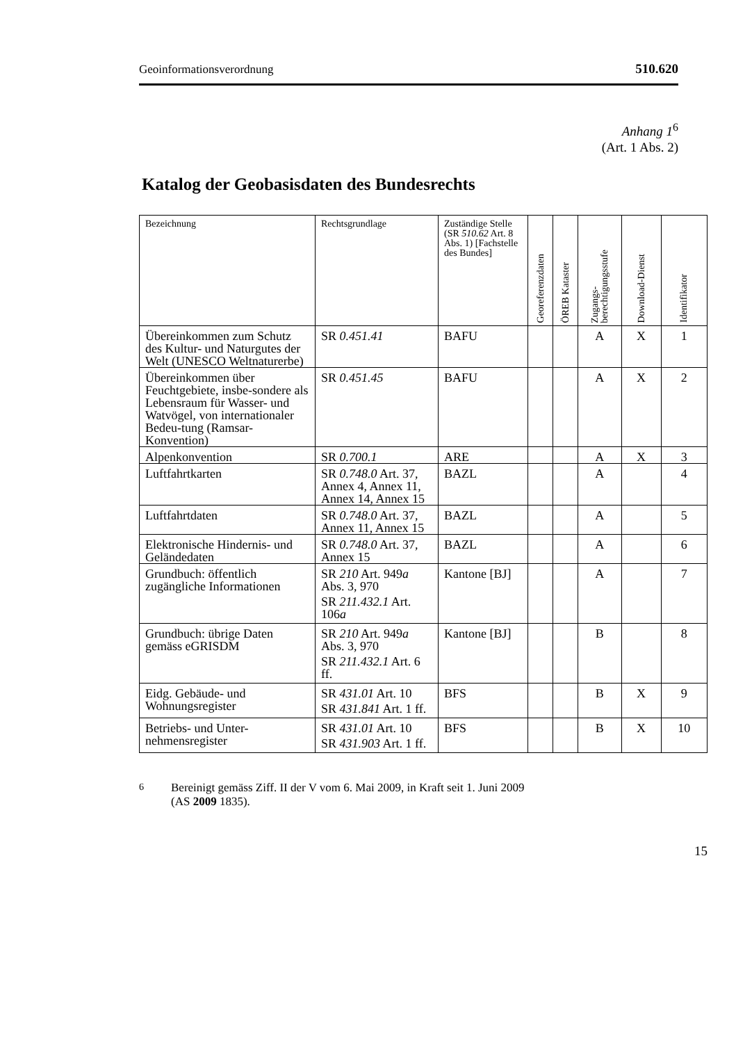Geoinformationsverordnung 510.620
Anhang 1<sup>6</sup>
(Art. 1 Abs. 2)
Katalog der Geobasisdaten des Bundesrechts
| Bezeichnung | Rechtsgrundlage | Zuständige Stelle (SR 510.62 Art. 8 Abs. 1) [Fachstelle des Bundes] | Georeferenzdaten | ÖREB Kataster | Zugangs- berechtigungsstufe | Download-Dienst | Identifikator |
| --- | --- | --- | --- | --- | --- | --- | --- |
| Übereinkommen zum Schutz des Kultur- und Naturgutes der Welt (UNESCO Weltnaturerbe) | SR 0.451.41 | BAFU | | | A | X | 1 |
| Übereinkommen über Feuchtgebiete, insbe-sondere als Lebensraum für Wasser- und Watvögel, von internationaler Bedeu-tung (Ramsar-Konvention) | SR 0.451.45 | BAFU | | | A | X | 2 |
| Alpenkonvention | SR 0.700.1 | ARE | | | A | X | 3 |
| Luftfahrtkarten | SR 0.748.0 Art. 37, Annex 4, Annex 11, Annex 14, Annex 15 | BAZL | | | A | | 4 |
| Luftfahrtdaten | SR 0.748.0 Art. 37, Annex 11, Annex 15 | BAZL | | | A | | 5 |
| Elektronische Hindernis- und Geländedaten | SR 0.748.0 Art. 37, Annex 15 | BAZL | | | A | | 6 |
| Grundbuch: öffentlich zugängliche Informationen | SR 210 Art. 949 a Abs. 3, 970 SR 211.432.1 Art. 106 a | Kantone [BJ] | | | A | | 7 |
| Grundbuch: übrige Daten gemäss eGRISDM | SR 210 Art. 949 a Abs. 3, 970 SR 211.432.1 Art. 6 ff. | Kantone [BJ] | | | B | | 8 |
| Eidg. Gebäude- und Wohnungsregister | SR 431.01 Art. 10 SR 431.841 Art. 1 ff. | BFS | | | B | X | 9 |
| Betriebs- und Unter-nehmensregister | SR 431.01 Art. 10 SR 431.903 Art. 1 ff. | BFS | | | B | X | 10 |
<sup>6</sup> Bereinigt gemäss Ziff. II der V vom 6. Mai 2009, in Kraft seit 1. Juni 2009
(AS 2009 1835).
15